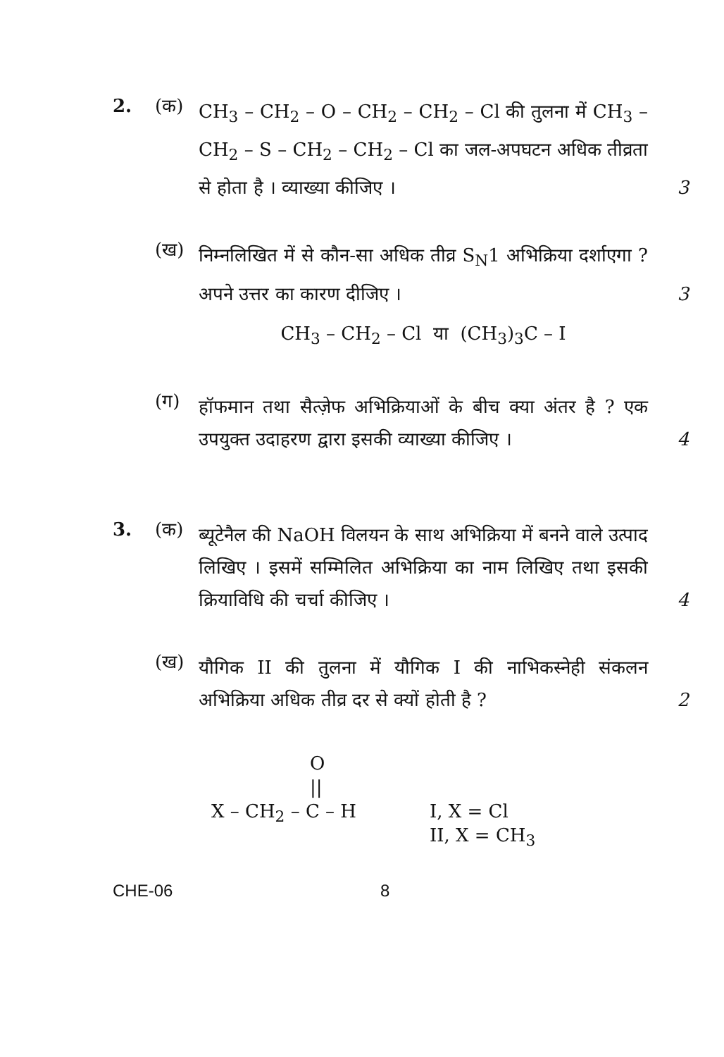2. (क)
CH<sub>3</sub> – CH<sub>2</sub> – O – CH<sub>2</sub> – CH<sub>2</sub> – Cl की तुलना में CH<sub>3</sub> – CH<sub>2</sub> – S – CH<sub>2</sub> – CH<sub>2</sub> – Cl का जल-अपघटन अधिक तीव्रता से होता है । व्याख्या कीजिए । 3
(ख)
निम्नलिखित में से कौन-सा अधिक तीव्र S<sub>N</sub>1 अभिक्रिया दर्शाएगा ? अपने उत्तर का कारण दीजिए । 3
CH<sub>3</sub> – CH<sub>2</sub> – Cl या (CH<sub>3</sub>)<sub>3</sub>C – I
(ग)
हॉफमान तथा सैत्ज़ेफ अभिक्रियाओं के बीच क्या अंतर है ? एक उपयुक्त उदाहरण द्वारा इसकी व्याख्या कीजिए । 4
3. (क)
ब्यूटेनैल की NaOH विलयन के साथ अभिक्रिया में बनने वाले उत्पाद लिखिए । इसमें सम्मिलित अभिक्रिया का नाम लिखिए तथा इसकी क्रियाविधि की चर्चा कीजिए । 4
(ख)
यौगिक II की तुलना में यौगिक I की नाभिकस्नेही संकलन अभिक्रिया अधिक तीव्र दर से क्यों होती है ? 2
O
||
X – CH<sub>2</sub> – C – H
I, X = Cl
II, X = CH<sub>3</sub>
CHE-06 8